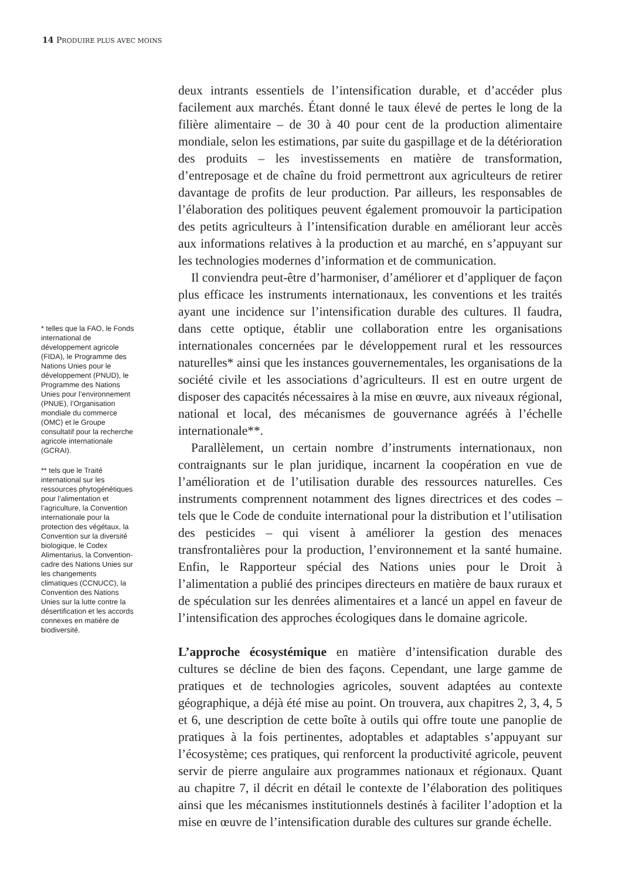14 PRODUIRE PLUS AVEC MOINS
* telles que la FAO, le Fonds international de développement agricole (FIDA), le Programme des Nations Unies pour le développement (PNUD), le Programme des Nations Unies pour l’environnement (PNUE), l’Organisation mondiale du commerce (OMC) et le Groupe consultatif pour la recherche agricole internationale (GCRAI).
** tels que le Traité international sur les ressources phytogénétiques pour l’alimentation et l’agriculture, la Convention internationale pour la protection des végétaux, la Convention sur la diversité biologique, le Codex Alimentarius, la Convention-cadre des Nations Unies sur les changements climatiques (CCNUCC), la Convention des Nations Unies sur la lutte contre la désertification et les accords connexes en matière de biodiversité.
deux intrants essentiels de l’intensification durable, et d’accéder plus facilement aux marchés. Étant donné le taux élevé de pertes le long de la filière alimentaire – de 30 à 40 pour cent de la production alimentaire mondiale, selon les estimations, par suite du gaspillage et de la détérioration des produits – les investissements en matière de transformation, d’entreposage et de chaîne du froid permettront aux agriculteurs de retirer davantage de profits de leur production. Par ailleurs, les responsables de l’élaboration des politiques peuvent également promouvoir la participation des petits agriculteurs à l’intensification durable en améliorant leur accès aux informations relatives à la production et au marché, en s’appuyant sur les technologies modernes d’information et de communication.
Il conviendra peut-être d’harmoniser, d’améliorer et d’appliquer de façon plus efficace les instruments internationaux, les conventions et les traités ayant une incidence sur l’intensification durable des cultures. Il faudra, dans cette optique, établir une collaboration entre les organisations internationales concernées par le développement rural et les ressources naturelles* ainsi que les instances gouvernementales, les organisations de la société civile et les associations d’agriculteurs. Il est en outre urgent de disposer des capacités nécessaires à la mise en œuvre, aux niveaux régional, national et local, des mécanismes de gouvernance agréés à l’échelle internationale**.
Parallèlement, un certain nombre d’instruments internationaux, non contraignants sur le plan juridique, incarnent la coopération en vue de l’amélioration et de l’utilisation durable des ressources naturelles. Ces instruments comprennent notamment des lignes directrices et des codes – tels que le Code de conduite international pour la distribution et l’utilisation des pesticides – qui visent à améliorer la gestion des menaces transfrontalières pour la production, l’environnement et la santé humaine. Enfin, le Rapporteur spécial des Nations unies pour le Droit à l’alimentation a publié des principes directeurs en matière de baux ruraux et de spéculation sur les denrées alimentaires et a lancé un appel en faveur de l’intensification des approches écologiques dans le domaine agricole.
L’approche écosystémique en matière d’intensification durable des cultures se décline de bien des façons. Cependant, une large gamme de pratiques et de technologies agricoles, souvent adaptées au contexte géographique, a déjà été mise au point. On trouvera, aux chapitres 2, 3, 4, 5 et 6, une description de cette boîte à outils qui offre toute une panoplie de pratiques à la fois pertinentes, adoptables et adaptables s’appuyant sur l’écosystème; ces pratiques, qui renforcent la productivité agricole, peuvent servir de pierre angulaire aux programmes nationaux et régionaux. Quant au chapitre 7, il décrit en détail le contexte de l’élaboration des politiques ainsi que les mécanismes institutionnels destinés à faciliter l’adoption et la mise en œuvre de l’intensification durable des cultures sur grande échelle.